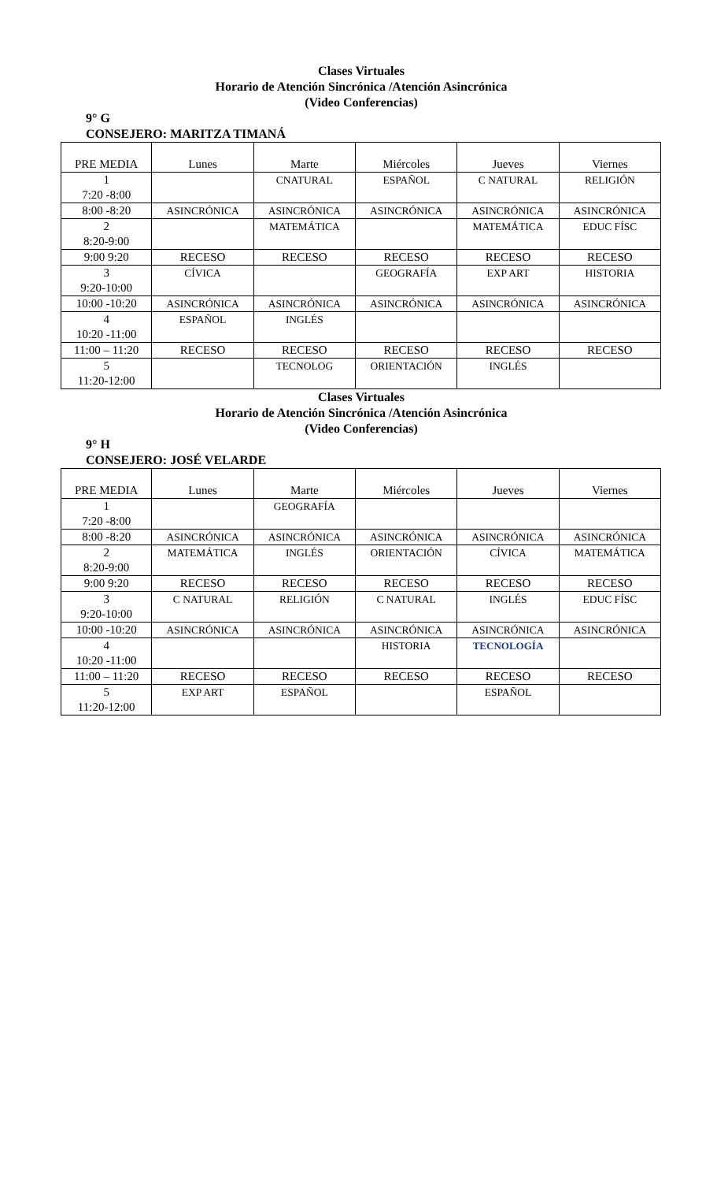Clases Virtuales
Horario de Atención Sincrónica /Atención Asincrónica
(Video Conferencias)
9° G
CONSEJERO: MARITZA TIMANÁ
| PRE MEDIA | Lunes | Marte | Miércoles | Jueves | Viernes |
| --- | --- | --- | --- | --- | --- |
| 1 7:20 -8:00 | | CNATURAL | ESPAÑOL | C NATURAL | RELIGIÓN |
| 8:00 -8:20 | ASINCRÓNICA | ASINCRÓNICA | ASINCRÓNICA | ASINCRÓNICA | ASINCRÓNICA |
| 2 8:20-9:00 | | MATEMÁTICA | | MATEMÁTICA | EDUC FÍSC |
| 9:00 9:20 | RECESO | RECESO | RECESO | RECESO | RECESO |
| 3 9:20-10:00 | CÍVICA | | GEOGRAFÍA | EXP ART | HISTORIA |
| 10:00 -10:20 | ASINCRÓNICA | ASINCRÓNICA | ASINCRÓNICA | ASINCRÓNICA | ASINCRÓNICA |
| 4 10:20 -11:00 | ESPAÑOL | INGLÉS | | | |
| 11:00 – 11:20 | RECESO | RECESO | RECESO | RECESO | RECESO |
| 5 11:20-12:00 | | TECNOLOG | ORIENTACIÓN | INGLÉS | |
Clases Virtuales
Horario de Atención Sincrónica /Atención Asincrónica
(Video Conferencias)
9° H
CONSEJERO: JOSÉ VELARDE
| PRE MEDIA | Lunes | Marte | Miércoles | Jueves | Viernes |
| --- | --- | --- | --- | --- | --- |
| 1 7:20 -8:00 | | GEOGRAFÍA | | | |
| 8:00 -8:20 | ASINCRÓNICA | ASINCRÓNICA | ASINCRÓNICA | ASINCRÓNICA | ASINCRÓNICA |
| 2 8:20-9:00 | MATEMÁTICA | INGLÉS | ORIENTACIÓN | CÍVICA | MATEMÁTICA |
| 9:00 9:20 | RECESO | RECESO | RECESO | RECESO | RECESO |
| 3 9:20-10:00 | C NATURAL | RELIGIÓN | C NATURAL | INGLÉS | EDUC FÍSC |
| 10:00 -10:20 | ASINCRÓNICA | ASINCRÓNICA | ASINCRÓNICA | ASINCRÓNICA | ASINCRÓNICA |
| 4 10:20 -11:00 | | | HISTORIA | TECNOLOGÍA | |
| 11:00 – 11:20 | RECESO | RECESO | RECESO | RECESO | RECESO |
| 5 11:20-12:00 | EXP ART | ESPAÑOL | | ESPAÑOL | |